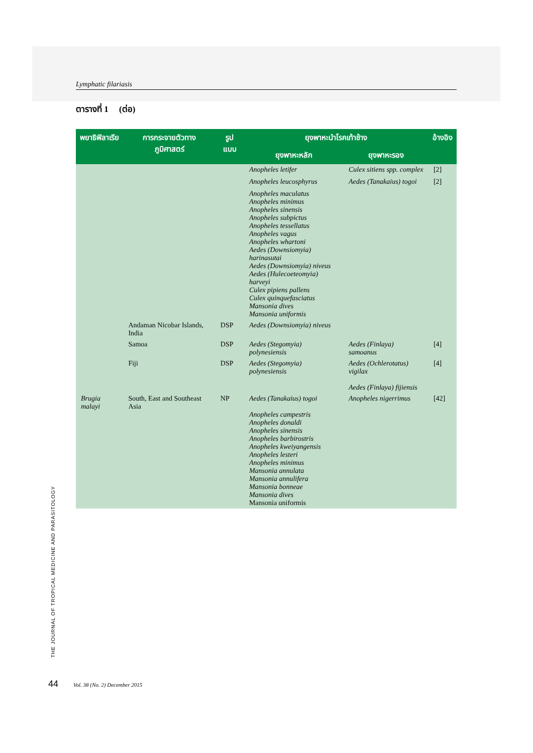Lymphatic filariasis
ตารางที่ 1 (ต่อ)
| พยาธิฟิลาเรีย | การกระจายตัวทาง ภูมิศาสตร์ | รูปแบบ | ยุงพาหะนำโรคเท้าช้าง | | อ้างอิง |
| --- | --- | --- | --- | --- | --- |
| | | | ยุงพาหะหลัก | ยุงพาหะรอง | |
| | | | Anopheles letifer | Culex sitiens spp. complex | [2] |
| | | | Anopheles leucosphyrus | Aedes (Tanakaius) togoi | [2] |
| | | | Anopheles maculatus Anopheles minimus Anopheles sinensis Anopheles subpictus Anopheles tessellatus Anopheles vagus Anopheles whartoni Aedes (Downsiomyia) harinasutai Aedes (Downsiomyia) niveus Aedes (Hulecoeteomyia) harveyi Culex pipiens pallens Culex quinquefasciatus Mansonia dives Mansonia uniformis | | |
| | Andaman Nicobar Islands, India | DSP | Aedes (Downsiomyia) niveus | | |
| | Samoa | DSP | Aedes (Stegomyia) polynesiensis | Aedes (Finlaya) samoanus | [4] |
| | Fiji | DSP | Aedes (Stegomyia) polynesiensis | Aedes (Ochlerotatus) vigilax Aedes (Finlaya) fijiensis | [4] |
| Brugia malayi | South, East and Southeast Asia | NP | Aedes (Tanakaius) togoi Anopheles campestris Anopheles donaldi Anopheles sinensis Anopheles barbirostris Anopheles kweiyangensis Anopheles lesteri Anopheles minimus Mansonia annulata Mansonia annulifera Mansonia bonneae Mansonia dives Mansonia uniformis | Anopheles nigerrimus | [42] |
THE JOURNAL OF TROPICAL MEDICINE AND PARASITOLOGY
44 Vol. 38 (No. 2) December 2015